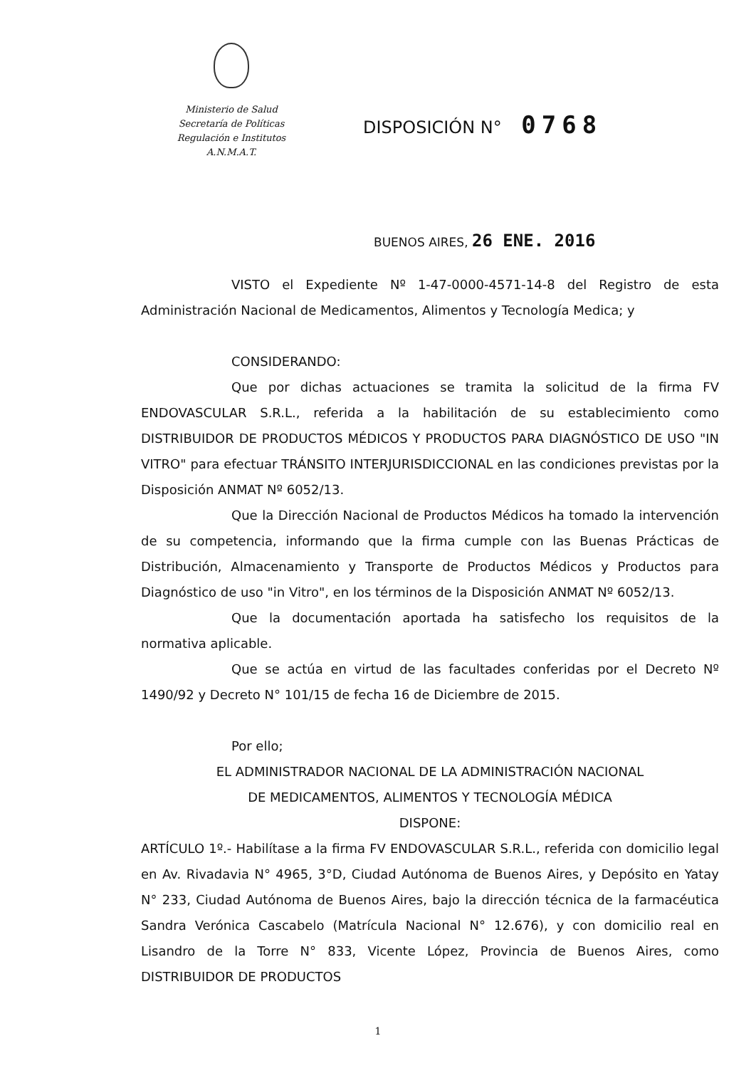Ministerio de Salud
Secretaría de Políticas
Regulación e Institutos
A.N.M.A.T.
DISPOSICIÓN N° 0768
BUENOS AIRES, 26 ENE. 2016
VISTO el Expediente Nº 1-47-0000-4571-14-8 del Registro de esta Administración Nacional de Medicamentos, Alimentos y Tecnología Medica; y
CONSIDERANDO:
Que por dichas actuaciones se tramita la solicitud de la firma FV ENDOVASCULAR S.R.L., referida a la habilitación de su establecimiento como DISTRIBUIDOR DE PRODUCTOS MÉDICOS Y PRODUCTOS PARA DIAGNÓSTICO DE USO "IN VITRO" para efectuar TRÁNSITO INTERJURISDICCIONAL en las condiciones previstas por la Disposición ANMAT Nº 6052/13.
Que la Dirección Nacional de Productos Médicos ha tomado la intervención de su competencia, informando que la firma cumple con las Buenas Prácticas de Distribución, Almacenamiento y Transporte de Productos Médicos y Productos para Diagnóstico de uso "in Vitro", en los términos de la Disposición ANMAT Nº 6052/13.
Que la documentación aportada ha satisfecho los requisitos de la normativa aplicable.
Que se actúa en virtud de las facultades conferidas por el Decreto Nº 1490/92 y Decreto N° 101/15 de fecha 16 de Diciembre de 2015.
Por ello;
EL ADMINISTRADOR NACIONAL DE LA ADMINISTRACIÓN NACIONAL
DE MEDICAMENTOS, ALIMENTOS Y TECNOLOGÍA MÉDICA
DISPONE:
ARTÍCULO 1º.- Habilítase a la firma FV ENDOVASCULAR S.R.L., referida con domicilio legal en Av. Rivadavia N° 4965, 3°D, Ciudad Autónoma de Buenos Aires, y Depósito en Yatay N° 233, Ciudad Autónoma de Buenos Aires, bajo la dirección técnica de la farmacéutica Sandra Verónica Cascabelo (Matrícula Nacional N° 12.676), y con domicilio real en Lisandro de la Torre N° 833, Vicente López, Provincia de Buenos Aires, como DISTRIBUIDOR DE PRODUCTOS
1